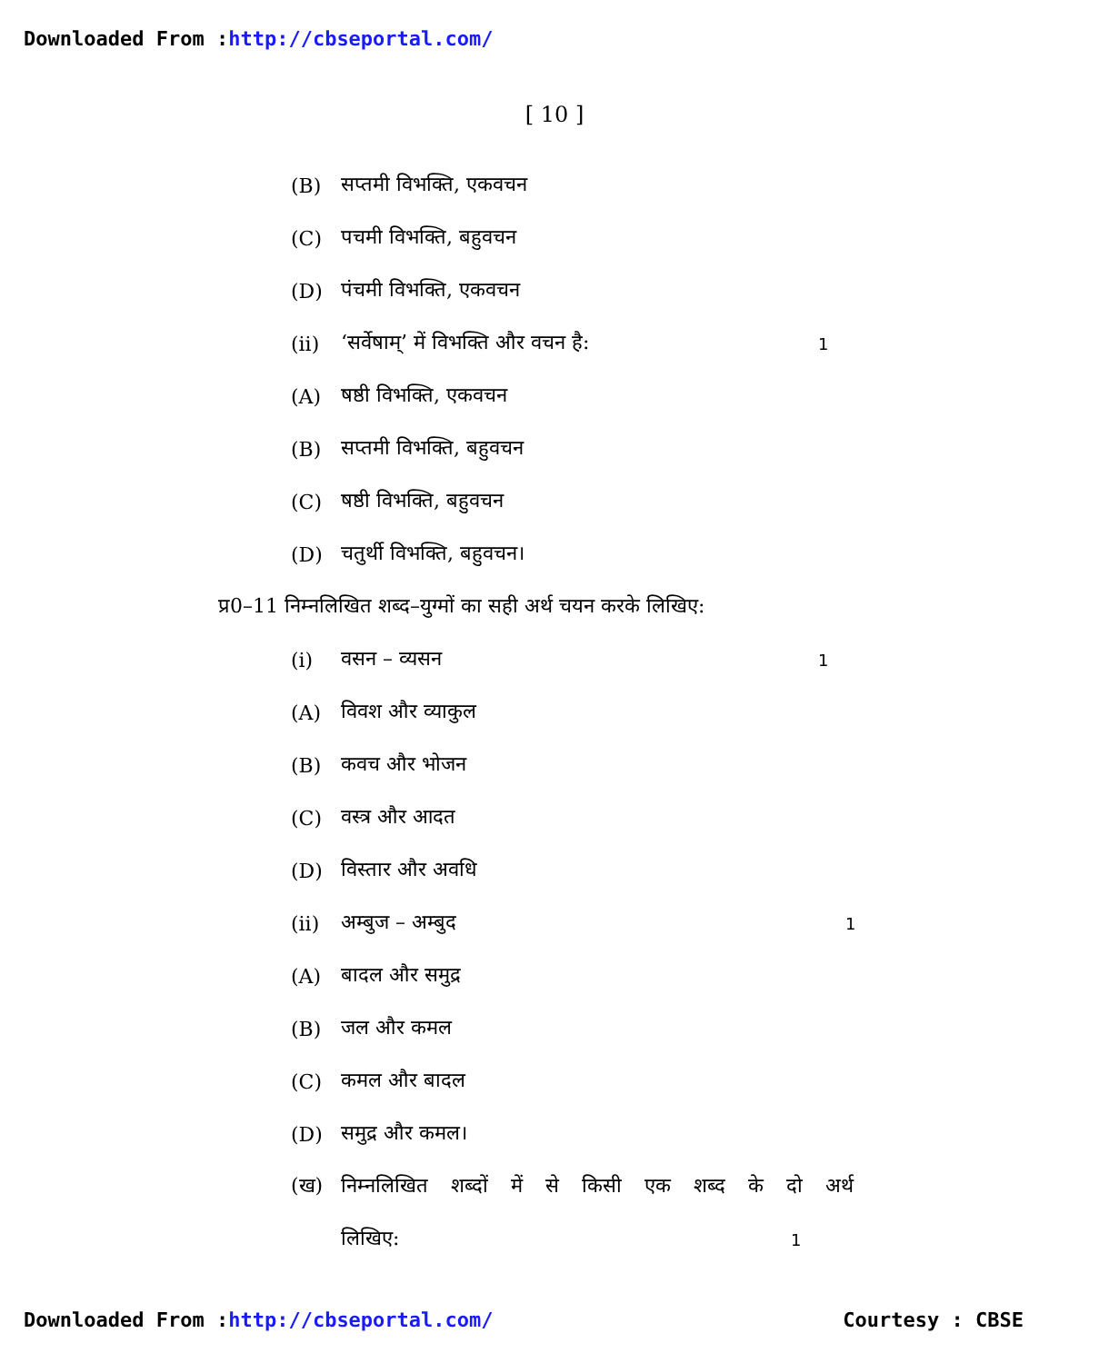Downloaded From :http://cbseportal.com/
[ 10 ]
(B) सप्तमी विभक्ति, एकवचन
(C) पचमी विभक्ति, बहुवचन
(D) पंचमी विभक्ति, एकवचन
(ii) ‘सर्वेषाम्’ में विभक्ति और वचन है: 1
(A) षष्ठी विभक्ति, एकवचन
(B) सप्तमी विभक्ति, बहुवचन
(C) षष्ठी विभक्ति, बहुवचन
(D) चतुर्थी विभक्ति, बहुवचन।
प्र0–11 निम्नलिखित शब्द–युग्मों का सही अर्थ चयन करके लिखिए:
(i) वसन – व्यसन 1
(A) विवश और व्याकुल
(B) कवच और भोजन
(C) वस्त्र और आदत
(D) विस्तार और अवधि
(ii) अम्बुज – अम्बुद 1
(A) बादल और समुद्र
(B) जल और कमल
(C) कमल और बादल
(D) समुद्र और कमल।
(ख) निम्नलिखित शब्दों में से किसी एक शब्द के दो अर्थ
लिखिए: 1
Downloaded From :http://cbseportal.com/ Courtesy : CBSE